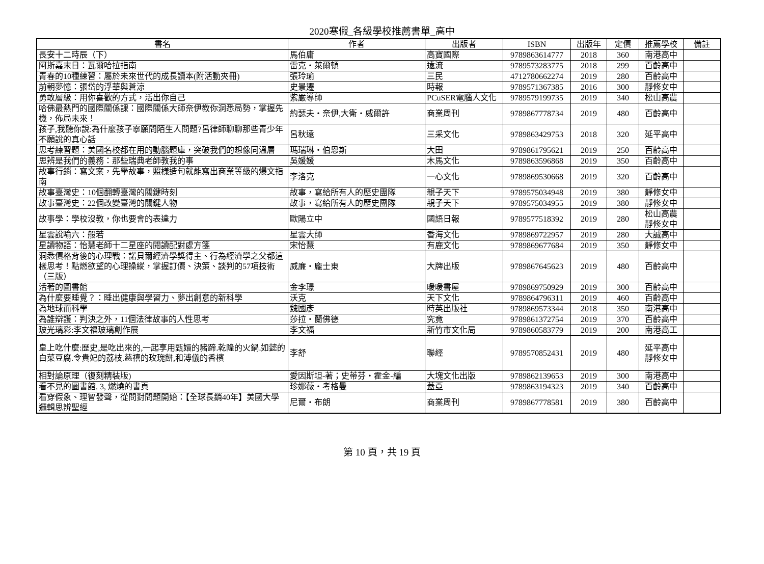2020寒假_各級學校推薦書單_高中
| 書名 | 作者 | 出版者 | ISBN | 出版年 | 定價 | 推薦學校 | 備註 |
| --- | --- | --- | --- | --- | --- | --- | --- |
| 長安十二時辰（下） | 馬伯庸 | 高寶國際 | 9789863614777 | 2018 | 360 | 南港高中 | |
| 阿斯嘉末日：瓦爾哈拉指南 | 雷克・萊爾頓 | 遠流 | 9789573283775 | 2018 | 299 | 百齡高中 | |
| 青春的10種練習：屬於未來世代的成長讀本(附活動夾冊) | 張玲瑜 | 三民 | 4712780662274 | 2019 | 280 | 百齡高中 | |
| 前朝夢憶：張岱的浮華與蒼涼 | 史景遷 | 時報 | 9789571367385 | 2016 | 300 | 靜修女中 | |
| 勇敢層級：用你喜歡的方式，活出你自己 | 紫嚴導師 | PCuSER電腦人文化 | 9789579199735 | 2019 | 340 | 松山高農 | |
| 哈佛最熱門的國際關係課：國際關係大師奈伊教你洞悉局勢，掌握先機，佈局未來！ | 約瑟夫・奈伊,大衛・威爾許 | 商業周刊 | 9789867778734 | 2019 | 480 | 百齡高中 | |
| 孩子,我聽你說:為什麼孩子寧願問陌生人問題?呂律師聊聊那些青少年不願說的真心話 | 呂秋遠 | 三采文化 | 9789863429753 | 2018 | 320 | 延平高中 | |
| 思考練習題：美國名校都在用的動腦題庫，突破我們的想像同溫層 | 瑪瑞琳・伯恩斯 | 大田 | 9789861795621 | 2019 | 250 | 百齡高中 | |
| 思辨是我們的義務：那些瑞典老師教我的事 | 吳媛媛 | 木馬文化 | 9789863596868 | 2019 | 350 | 百齡高中 | |
| 故事行銷：寫文案，先學故事，照樣造句就能寫出商業等級的爆文指南 | 李洛克 | 一心文化 | 9789869530668 | 2019 | 320 | 百齡高中 | |
| 故事臺灣史：10個翻轉臺灣的關鍵時刻 | 故事，寫給所有人的歷史團隊 | 親子天下 | 9789575034948 | 2019 | 380 | 靜修女中 | |
| 故事臺灣史：22個改變臺灣的關鍵人物 | 故事，寫給所有人的歷史團隊 | 親子天下 | 9789575034955 | 2019 | 380 | 靜修女中 | |
| 故事學：學校沒教，你也要會的表達力 | 歐陽立中 | 國語日報 | 9789577518392 | 2019 | 280 | 松山高農 靜修女中 | |
| 星雲說喻六：般若 | 星雲大師 | 香海文化 | 9789869722957 | 2019 | 280 | 大誠高中 | |
| 星讀物語：怡慧老師十二星座的閱讀配對處方箋 | 宋怡慧 | 有鹿文化 | 9789869677684 | 2019 | 350 | 靜修女中 | |
| 洞悉價格背後的心理戰：諾貝爾經濟學獎得主、行為經濟學之父都這樣思考！點燃欲望的心理操縱，掌握訂價、決策、談判的57項技術（三版） | 威廉・龐士東 | 大牌出版 | 9789867645623 | 2019 | 480 | 百齡高中 | |
| 活著的圖書館 | 金李璟 | 暖暖書屋 | 9789869750929 | 2019 | 300 | 百齡高中 | |
| 為什麼要睡覺？：睡出健康與學習力、夢出創意的新科學 | 沃克 | 天下文化 | 9789864796311 | 2019 | 460 | 百齡高中 | |
| 為地球而科學 | 魏國彥 | 時英出版社 | 9789869573344 | 2018 | 350 | 南港高中 | |
| 為誰辯護：判決之外，11個法律故事的人性思考 | 莎拉・蘭佛德 | 究竟 | 9789861372754 | 2019 | 370 | 百齡高中 | |
| 玻光璃彩:李文福玻璃創作展 | 李文福 | 新竹市文化局 | 9789860583779 | 2019 | 200 | 南港高工 | |
| 皇上吃什麼:歷史,是吃出來的,一起享用甄嬛的豬蹄.乾隆的火鍋.如懿的白菜豆腐.令貴妃的荔枝.慈禧的玫瑰餅,和溥儀的香檳 | 李舒 | 聯經 | 9789570852431 | 2019 | 480 | 延平高中 靜修女中 | |
| 相對論原理（復刻精裝版) | 愛因斯坦-著；史蒂芬・霍金-編 | 大塊文化出版 | 9789862139653 | 2019 | 300 | 南港高中 | |
| 看不見的圖書館. 3, 燃燒的書頁 | 珍娜薇・考格曼 | 蓋亞 | 9789863194323 | 2019 | 340 | 百齡高中 | |
| 看穿假象、理智發聲，從問對問題開始：【全球長銷40年】美國大學邏輯思辨聖經 | 尼爾・布朗 | 商業周刊 | 9789867778581 | 2019 | 380 | 百齡高中 | |
第 10 頁，共 19 頁